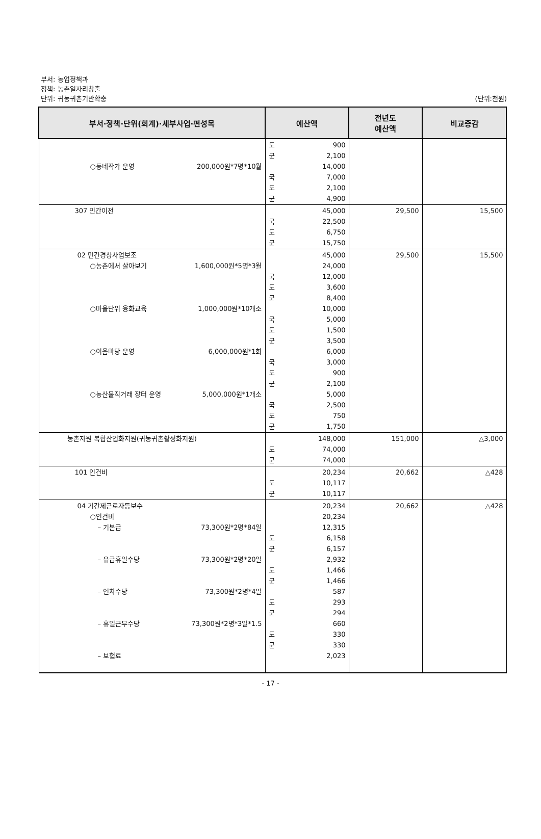부서: 농업정책과
정책: 농촌일자리창출
단위: 귀농귀촌기반확충 (단위:천원)
| 부서·정책·단위(회계)·세부사업·편성목 | 예산액 | 전년도 예산액 | 비교증감 |
| --- | --- | --- | --- |
| ○동네작가 운영 200,000원*7명*10월 | 도 900 군 2,100 14,000 국 7,000 도 2,100 군 4,900 | | |
| 307 민간이전 | 45,000 국 22,500 도 6,750 군 15,750 | 29,500 | 15,500 |
| 02 민간경상사업보조 ○농촌에서 살아보기 1,600,000원*5명*3월 ○마을단위 융화교육 1,000,000원*10개소 ○이음마당 운영 6,000,000원*1회 ○농산물직거래 장터 운영 5,000,000원*1개소 | 45,000 24,000 국 12,000 도 3,600 군 8,400 10,000 국 5,000 도 1,500 군 3,500 6,000 국 3,000 도 900 군 2,100 5,000 국 2,500 도 750 군 1,750 | 29,500 | 15,500 |
| 농촌자원 복합산업화지원(귀농귀촌활성화지원) | 148,000 도 74,000 군 74,000 | 151,000 | △3,000 |
| 101 인건비 | 20,234 도 10,117 군 10,117 | 20,662 | △428 |
| 04 기간제근로자등보수 ○인건비 – 기본급 73,300원*2명*84일 – 유급휴일수당 73,300원*2명*20일 – 연차수당 73,300원*2명*4일 – 휴일근무수당 73,300원*2명*3일*1.5 – 보험료 | 20,234 20,234 12,315 도 6,158 군 6,157 2,932 도 1,466 군 1,466 587 도 293 군 294 660 도 330 군 330 2,023 | 20,662 | △428 |
- 17 -